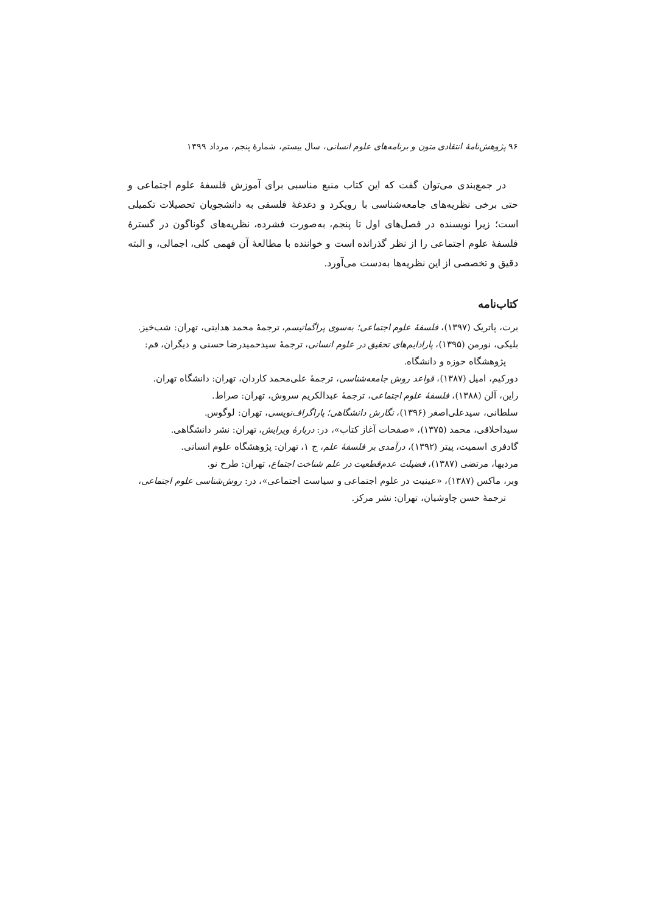۹۶ پژوهش‌نامهٔ انتقادی متون و برنامه‌های علوم انسانی، سال بیستم، شمارهٔ پنجم، مرداد ۱۳۹۹
در جمع‌بندی می‌توان گفت که این کتاب منبع مناسبی برای آموزش فلسفهٔ علوم اجتماعی و حتی برخی نظریه‌های جامعه‌شناسی با رویکرد و دغدغهٔ فلسفی به دانشجویان تحصیلات تکمیلی است؛ زیرا نویسنده در فصل‌های اول تا پنجم، به‌صورت فشرده، نظریه‌های گوناگون در گسترهٔ فلسفهٔ علوم اجتماعی را از نظر گذرانده است و خواننده با مطالعهٔ آن فهمی کلی، اجمالی، و البته دقیق و تخصصی از این نظریه‌ها به‌دست می‌آورد.
کتاب‌نامه
برت، پاتریک (۱۳۹۷)، فلسفهٔ علوم اجتماعی؛ به‌سوی پراگماتیسم، ترجمهٔ محمد هدایتی، تهران: شب‌خیز.
بلیکی، نورمن (۱۳۹۵)، پارادایم‌های تحقیق در علوم انسانی، ترجمهٔ سیدحمیدرضا حسنی و دیگران، قم: پژوهشگاه حوزه و دانشگاه.
دورکیم، امیل (۱۳۸۷)، قواعد روش جامعه‌شناسی، ترجمهٔ علی‌محمد کاردان، تهران: دانشگاه تهران.
راین، آلن (۱۳۸۸)، فلسفهٔ علوم اجتماعی، ترجمهٔ عبدالکریم سروش، تهران: صراط.
سلطانی، سیدعلی‌اصغر (۱۳۹۶)، نگارش دانشگاهی؛ پاراگراف‌نویسی، تهران: لوگوس.
سیداخلاقی، محمد (۱۳۷۵)، «صفحات آغاز کتاب»، در: دربارهٔ ویرایش، تهران: نشر دانشگاهی.
گادفری اسمیت، پیتر (۱۳۹۲)، درآمدی بر فلسفهٔ علم، ج ۱، تهران: پژوهشگاه علوم انسانی.
مردیها، مرتضی (۱۳۸۷)، فضیلت عدم‌قطعیت در علم شناخت اجتماع، تهران: طرح نو.
وبر، ماکس (۱۳۸۷)، «عینیت در علوم اجتماعی و سیاست اجتماعی»، در: روش‌شناسی علوم اجتماعی، ترجمهٔ حسن چاوشیان، تهران: نشر مرکز.